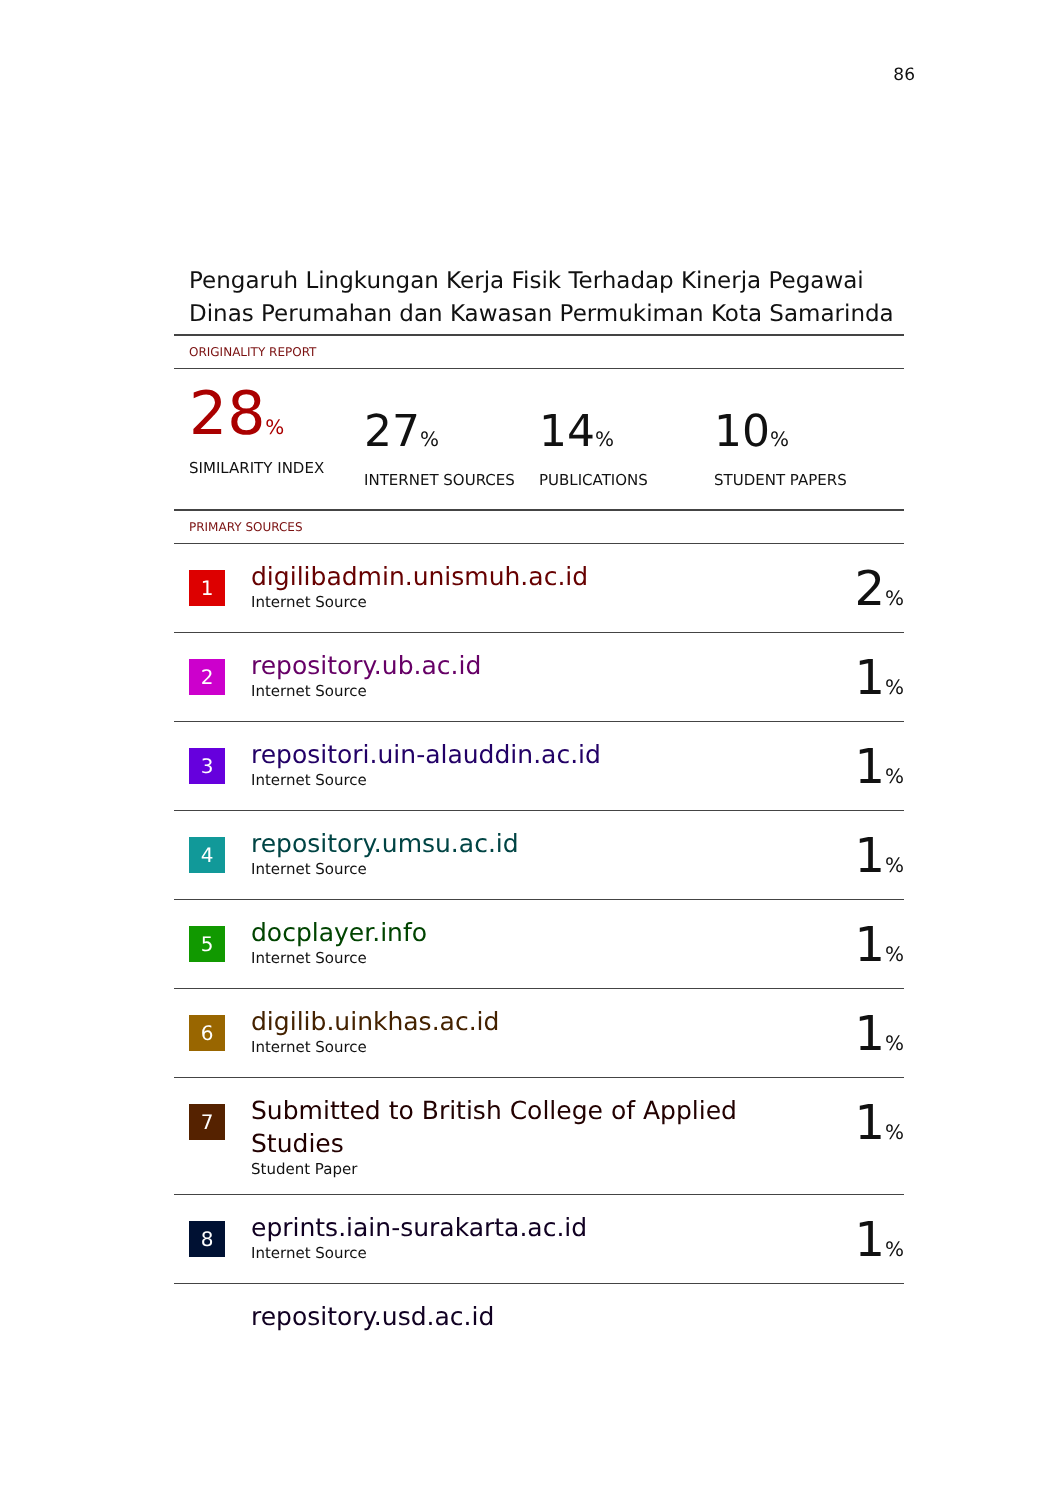86
Pengaruh Lingkungan Kerja Fisik Terhadap Kinerja Pegawai Dinas Perumahan dan Kawasan Permukiman Kota Samarinda
ORIGINALITY REPORT
28%
SIMILARITY INDEX
27%
INTERNET SOURCES
14%
PUBLICATIONS
10%
STUDENT PAPERS
PRIMARY SOURCES
| 1 | digilibadmin.unismuh.ac.id Internet Source | 2 % |
| 2 | repository.ub.ac.id Internet Source | 1 % |
| 3 | repositori.uin-alauddin.ac.id Internet Source | 1 % |
| 4 | repository.umsu.ac.id Internet Source | 1 % |
| 5 | docplayer.info Internet Source | 1 % |
| 6 | digilib.uinkhas.ac.id Internet Source | 1 % |
| 7 | Submitted to British College of Applied Studies Student Paper | 1 % |
| 8 | eprints.iain-surakarta.ac.id Internet Source | 1 % |
| | repository.usd.ac.id | |